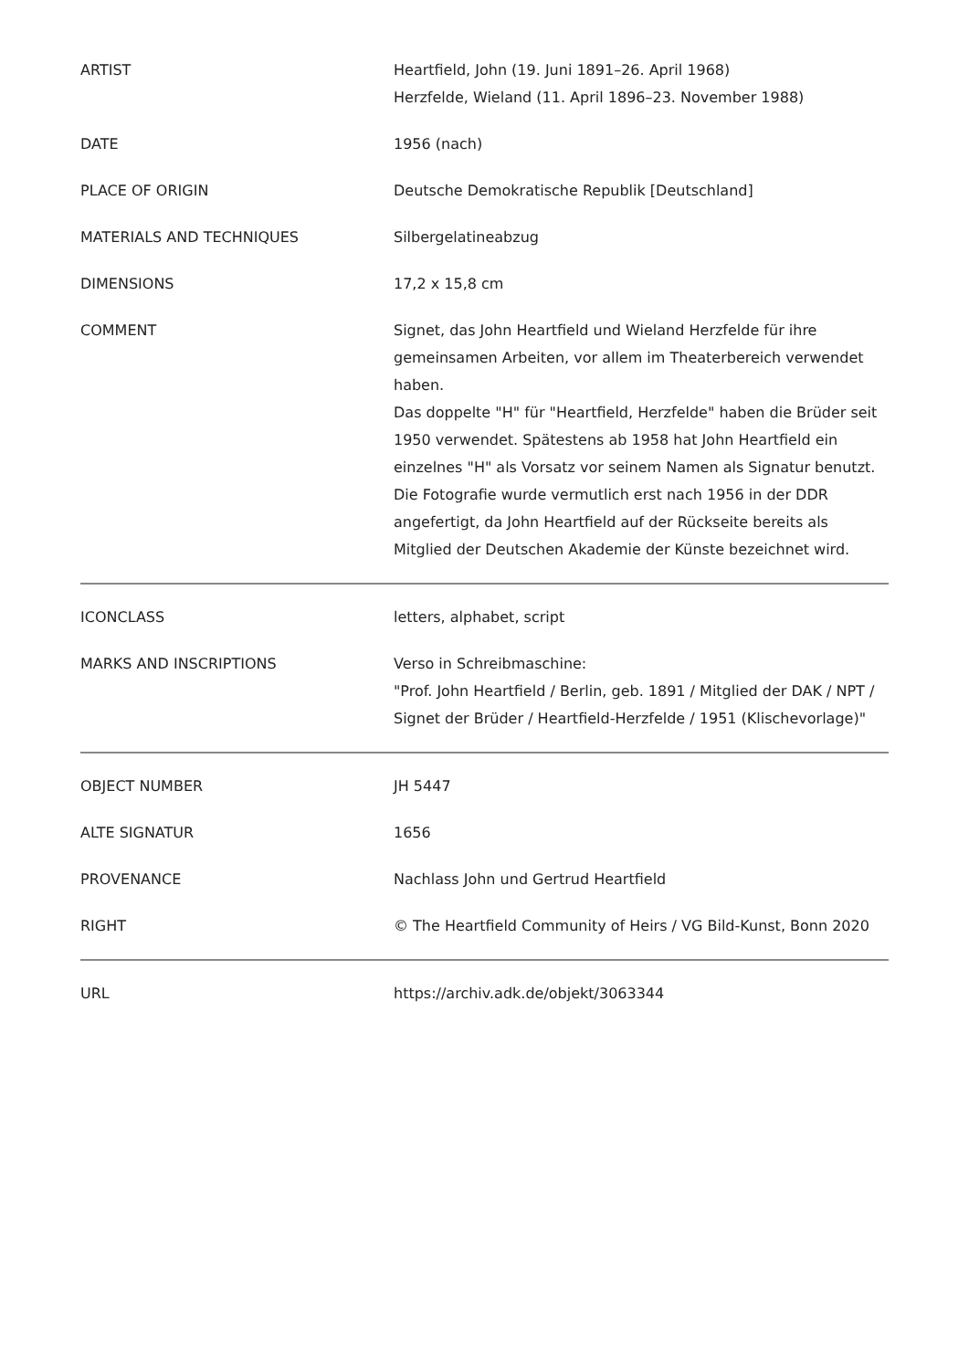| ARTIST | Heartfield, John (19. Juni 1891–26. April 1968) Herzfelde, Wieland (11. April 1896–23. November 1988) |
| DATE | 1956 (nach) |
| PLACE OF ORIGIN | Deutsche Demokratische Republik [Deutschland] |
| MATERIALS AND TECHNIQUES | Silbergelatineabzug |
| DIMENSIONS | 17,2 x 15,8 cm |
| COMMENT | Signet, das John Heartfield und Wieland Herzfelde für ihre gemeinsamen Arbeiten, vor allem im Theaterbereich verwendet haben. Das doppelte "H" für "Heartfield, Herzfelde" haben die Brüder seit 1950 verwendet. Spätestens ab 1958 hat John Heartfield ein einzelnes "H" als Vorsatz vor seinem Namen als Signatur benutzt. Die Fotografie wurde vermutlich erst nach 1956 in der DDR angefertigt, da John Heartfield auf der Rückseite bereits als Mitglied der Deutschen Akademie der Künste bezeichnet wird. |
| ICONCLASS | letters, alphabet, script |
| MARKS AND INSCRIPTIONS | Verso in Schreibmaschine: "Prof. John Heartfield / Berlin, geb. 1891 / Mitglied der DAK / NPT / Signet der Brüder / Heartfield-Herzfelde / 1951 (Klischevorlage)" |
| OBJECT NUMBER | JH 5447 |
| ALTE SIGNATUR | 1656 |
| PROVENANCE | Nachlass John und Gertrud Heartfield |
| RIGHT | © The Heartfield Community of Heirs / VG Bild-Kunst, Bonn 2020 |
| URL | https://archiv.adk.de/objekt/3063344 |